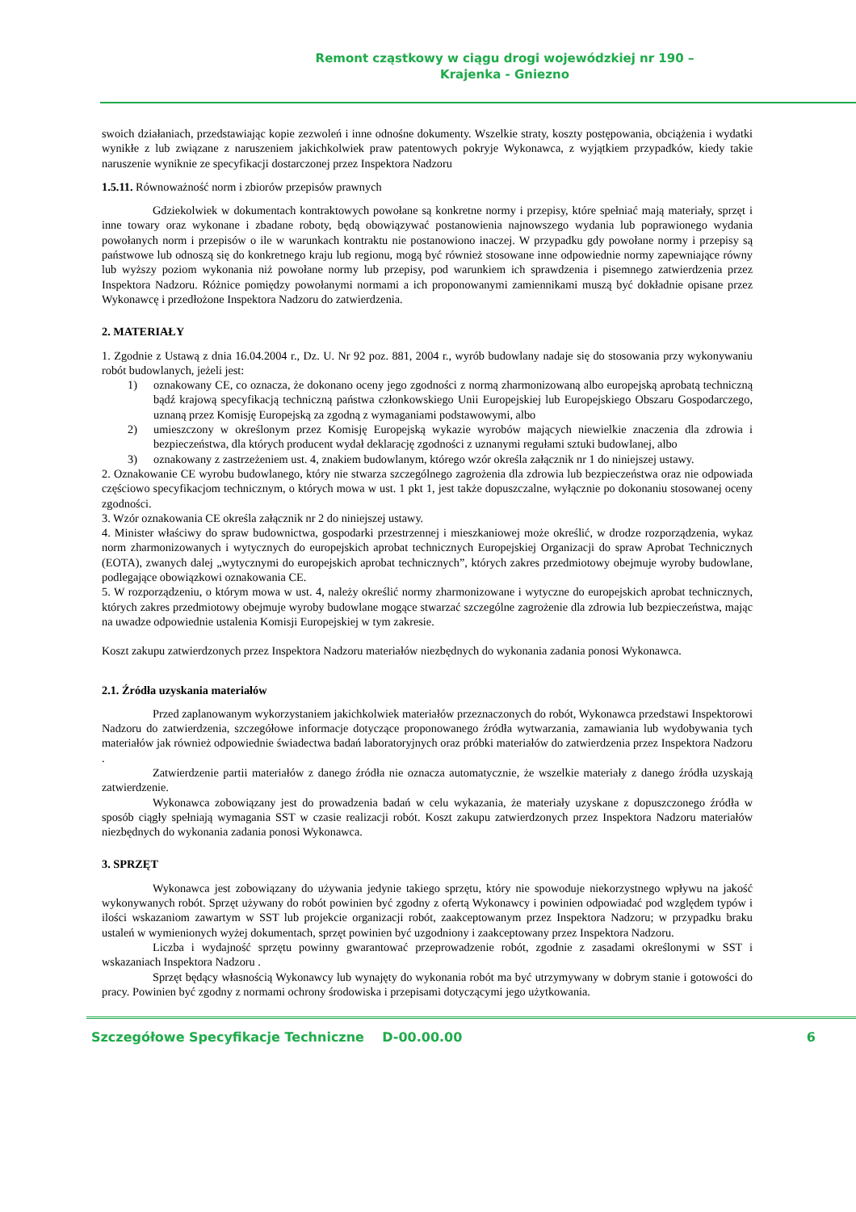Remont cząstkowy w ciągu drogi wojewódzkiej nr 190 –
Krajenka - Gniezno
swoich działaniach, przedstawiając kopie zezwoleń i inne odnośne dokumenty. Wszelkie straty, koszty postępowania, obciążenia i wydatki wynikłe z lub związane z naruszeniem jakichkolwiek praw patentowych pokryje Wykonawca, z wyjątkiem przypadków, kiedy takie naruszenie wyniknie ze specyfikacji dostarczonej przez Inspektora Nadzoru
1.5.11. Równoważność norm i zbiorów przepisów prawnych
Gdziekolwiek w dokumentach kontraktowych powołane są konkretne normy i przepisy, które spełniać mają materiały, sprzęt i inne towary oraz wykonane i zbadane roboty, będą obowiązywać postanowienia najnowszego wydania lub poprawionego wydania powołanych norm i przepisów o ile w warunkach kontraktu nie postanowiono inaczej. W przypadku gdy powołane normy i przepisy są państwowe lub odnoszą się do konkretnego kraju lub regionu, mogą być również stosowane inne odpowiednie normy zapewniające równy lub wyższy poziom wykonania niż powołane normy lub przepisy, pod warunkiem ich sprawdzenia i pisemnego zatwierdzenia przez Inspektora Nadzoru. Różnice pomiędzy powołanymi normami a ich proponowanymi zamiennikami muszą być dokładnie opisane przez Wykonawcę i przedłożone Inspektora Nadzoru do zatwierdzenia.
2. MATERIAŁY
1. Zgodnie z Ustawą z dnia 16.04.2004 r., Dz. U. Nr 92 poz. 881, 2004 r., wyrób budowlany nadaje się do stosowania przy wykonywaniu robót budowlanych, jeżeli jest:
1) oznakowany CE, co oznacza, że dokonano oceny jego zgodności z normą zharmonizowaną albo europejską aprobatą techniczną bądź krajową specyfikacją techniczną państwa członkowskiego Unii Europejskiej lub Europejskiego Obszaru Gospodarczego, uznaną przez Komisję Europejską za zgodną z wymaganiami podstawowymi, albo
2) umieszczony w określonym przez Komisję Europejską wykazie wyrobów mających niewielkie znaczenia dla zdrowia i bezpieczeństwa, dla których producent wydał deklarację zgodności z uznanymi regułami sztuki budowlanej, albo
3) oznakowany z zastrzeżeniem ust. 4, znakiem budowlanym, którego wzór określa załącznik nr 1 do niniejszej ustawy.
2. Oznakowanie CE wyrobu budowlanego, który nie stwarza szczególnego zagrożenia dla zdrowia lub bezpieczeństwa oraz nie odpowiada częściowo specyfikacjom technicznym, o których mowa w ust. 1 pkt 1, jest także dopuszczalne, wyłącznie po dokonaniu stosowanej oceny zgodności.
3. Wzór oznakowania CE określa załącznik nr 2 do niniejszej ustawy.
4. Minister właściwy do spraw budownictwa, gospodarki przestrzennej i mieszkaniowej może określić, w drodze rozporządzenia, wykaz norm zharmonizowanych i wytycznych do europejskich aprobat technicznych Europejskiej Organizacji do spraw Aprobat Technicznych (EOTA), zwanych dalej „wytycznymi do europejskich aprobat technicznych”, których zakres przedmiotowy obejmuje wyroby budowlane, podlegające obowiązkowi oznakowania CE.
5. W rozporządzeniu, o którym mowa w ust. 4, należy określić normy zharmonizowane i wytyczne do europejskich aprobat technicznych, których zakres przedmiotowy obejmuje wyroby budowlane mogące stwarzać szczególne zagrożenie dla zdrowia lub bezpieczeństwa, mając na uwadze odpowiednie ustalenia Komisji Europejskiej w tym zakresie.
Koszt zakupu zatwierdzonych przez Inspektora Nadzoru materiałów niezbędnych do wykonania zadania ponosi Wykonawca.
2.1. Źródła uzyskania materiałów
Przed zaplanowanym wykorzystaniem jakichkolwiek materiałów przeznaczonych do robót, Wykonawca przedstawi Inspektorowi Nadzoru do zatwierdzenia, szczegółowe informacje dotyczące proponowanego źródła wytwarzania, zamawiania lub wydobywania tych materiałów jak również odpowiednie świadectwa badań laboratoryjnych oraz próbki materiałów do zatwierdzenia przez Inspektora Nadzoru .
Zatwierdzenie partii materiałów z danego źródła nie oznacza automatycznie, że wszelkie materiały z danego źródła uzyskają zatwierdzenie.
Wykonawca zobowiązany jest do prowadzenia badań w celu wykazania, że materiały uzyskane z dopuszczonego źródła w sposób ciągły spełniają wymagania SST w czasie realizacji robót. Koszt zakupu zatwierdzonych przez Inspektora Nadzoru materiałów niezbędnych do wykonania zadania ponosi Wykonawca.
3. SPRZĘT
Wykonawca jest zobowiązany do używania jedynie takiego sprzętu, który nie spowoduje niekorzystnego wpływu na jakość wykonywanych robót. Sprzęt używany do robót powinien być zgodny z ofertą Wykonawcy i powinien odpowiadać pod względem typów i ilości wskazaniom zawartym w SST lub projekcie organizacji robót, zaakceptowanym przez Inspektora Nadzoru; w przypadku braku ustaleń w wymienionych wyżej dokumentach, sprzęt powinien być uzgodniony i zaakceptowany przez Inspektora Nadzoru.
Liczba i wydajność sprzętu powinny gwarantować przeprowadzenie robót, zgodnie z zasadami określonymi w SST i wskazaniach Inspektora Nadzoru .
Sprzęt będący własnością Wykonawcy lub wynajęty do wykonania robót ma być utrzymywany w dobrym stanie i gotowości do pracy. Powinien być zgodny z normami ochrony środowiska i przepisami dotyczącymi jego użytkowania.
Szczegółowe Specyfikacje Techniczne D-00.00.00 6